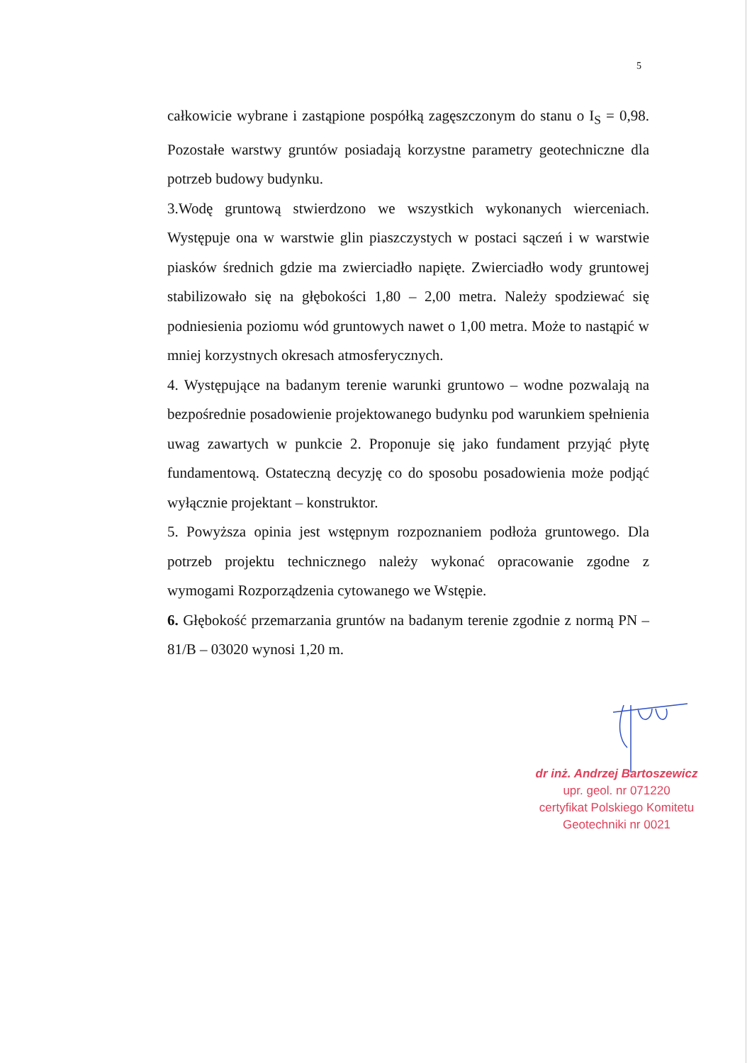5
całkowicie wybrane i zastąpione pospółką zagęszczonym do stanu o I<sub>S</sub> = 0,98. Pozostałe warstwy gruntów posiadają korzystne parametry geotechniczne dla potrzeb budowy budynku.
3.Wodę gruntową stwierdzono we wszystkich wykonanych wierceniach. Występuje ona w warstwie glin piaszczystych w postaci sączeń i w warstwie piasków średnich gdzie ma zwierciadło napięte. Zwierciadło wody gruntowej stabilizowało się na głębokości 1,80 – 2,00 metra. Należy spodziewać się podniesienia poziomu wód gruntowych nawet o 1,00 metra. Może to nastąpić w mniej korzystnych okresach atmosferycznych.
4. Występujące na badanym terenie warunki gruntowo – wodne pozwalają na bezpośrednie posadowienie projektowanego budynku pod warunkiem spełnienia uwag zawartych w punkcie 2. Proponuje się jako fundament przyjąć płytę fundamentową. Ostateczną decyzję co do sposobu posadowienia może podjąć wyłącznie projektant – konstruktor.
5. Powyższa opinia jest wstępnym rozpoznaniem podłoża gruntowego. Dla potrzeb projektu technicznego należy wykonać opracowanie zgodne z wymogami Rozporządzenia cytowanego we Wstępie.
6. Głębokość przemarzania gruntów na badanym terenie zgodnie z normą PN – 81/B – 03020 wynosi 1,20 m.
dr inż. Andrzej Bartoszewicz
upr. geol. nr 071220
certyfikat Polskiego Komitetu
Geotechniki nr 0021